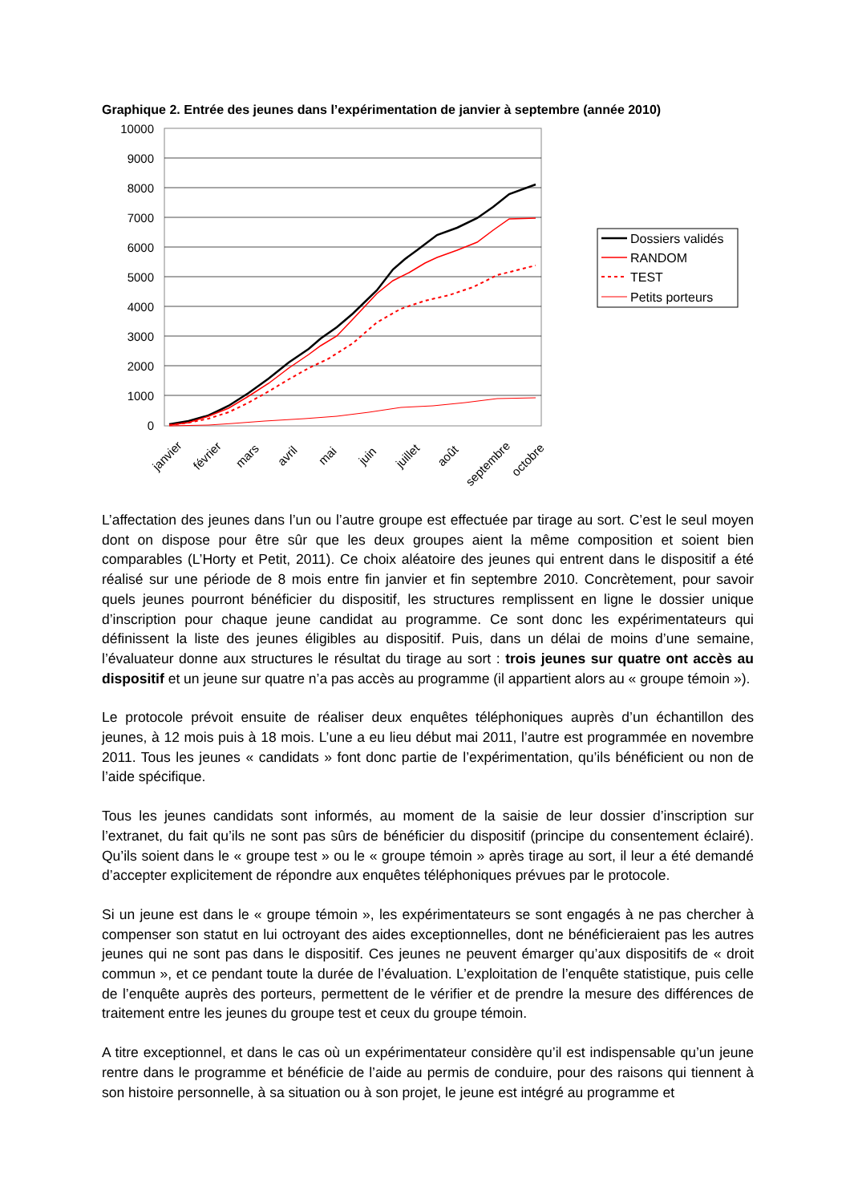Graphique 2. Entrée des jeunes dans l’expérimentation de janvier à septembre (année 2010)
10000
9000
8000
7000
6000
5000
4000
3000
2000
1000
0
janvier
février
mars
avril
mai
juin
juillet
août
septembre
octobre
Dossiers validés
RANDOM
TEST
Petits porteurs
L’affectation des jeunes dans l’un ou l’autre groupe est effectuée par tirage au sort. C’est le seul moyen dont on dispose pour être sûr que les deux groupes aient la même composition et soient bien comparables (L’Horty et Petit, 2011). Ce choix aléatoire des jeunes qui entrent dans le dispositif a été réalisé sur une période de 8 mois entre fin janvier et fin septembre 2010. Concrètement, pour savoir quels jeunes pourront bénéficier du dispositif, les structures remplissent en ligne le dossier unique d’inscription pour chaque jeune candidat au programme. Ce sont donc les expérimentateurs qui définissent la liste des jeunes éligibles au dispositif. Puis, dans un délai de moins d’une semaine, l’évaluateur donne aux structures le résultat du tirage au sort : trois jeunes sur quatre ont accès au dispositif et un jeune sur quatre n’a pas accès au programme (il appartient alors au « groupe témoin »).
Le protocole prévoit ensuite de réaliser deux enquêtes téléphoniques auprès d’un échantillon des jeunes, à 12 mois puis à 18 mois. L’une a eu lieu début mai 2011, l’autre est programmée en novembre 2011. Tous les jeunes « candidats » font donc partie de l’expérimentation, qu’ils bénéficient ou non de l’aide spécifique.
Tous les jeunes candidats sont informés, au moment de la saisie de leur dossier d’inscription sur l’extranet, du fait qu’ils ne sont pas sûrs de bénéficier du dispositif (principe du consentement éclairé). Qu’ils soient dans le « groupe test » ou le « groupe témoin » après tirage au sort, il leur a été demandé d’accepter explicitement de répondre aux enquêtes téléphoniques prévues par le protocole.
Si un jeune est dans le « groupe témoin », les expérimentateurs se sont engagés à ne pas chercher à compenser son statut en lui octroyant des aides exceptionnelles, dont ne bénéficieraient pas les autres jeunes qui ne sont pas dans le dispositif. Ces jeunes ne peuvent émarger qu’aux dispositifs de « droit commun », et ce pendant toute la durée de l’évaluation. L’exploitation de l’enquête statistique, puis celle de l’enquête auprès des porteurs, permettent de le vérifier et de prendre la mesure des différences de traitement entre les jeunes du groupe test et ceux du groupe témoin.
A titre exceptionnel, et dans le cas où un expérimentateur considère qu’il est indispensable qu’un jeune rentre dans le programme et bénéficie de l’aide au permis de conduire, pour des raisons qui tiennent à son histoire personnelle, à sa situation ou à son projet, le jeune est intégré au programme et